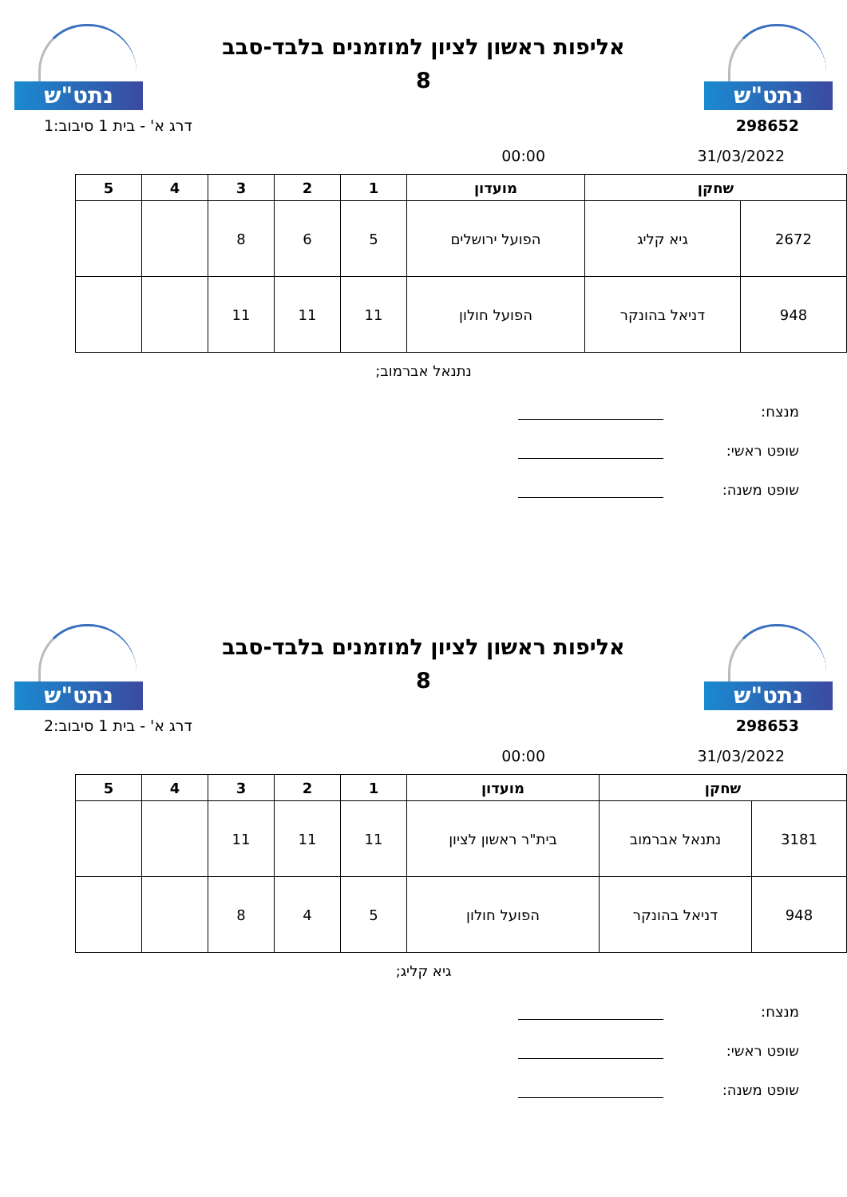נתט"ש
אליפות ראשון לציון למוזמנים בלבד-סבב
8
נתט"ש
298652 דרג א' - בית 1 סיבוב:1
31/03/2022 00:00
| שחקן | | מועדון | 1 | 2 | 3 | 4 | 5 |
| --- | --- | --- | --- | --- | --- | --- | --- |
| 2672 | גיא קליג | הפועל ירושלים | 5 | 6 | 8 | | |
| 948 | דניאל בהונקר | הפועל חולון | 11 | 11 | 11 | | |
נתנאל אברמוב;
מנצח:
שופט ראשי:
שופט משנה:
נתט"ש
אליפות ראשון לציון למוזמנים בלבד-סבב
8
נתט"ש
298653 דרג א' - בית 1 סיבוב:2
31/03/2022 00:00
| שחקן | | מועדון | 1 | 2 | 3 | 4 | 5 |
| --- | --- | --- | --- | --- | --- | --- | --- |
| 3181 | נתנאל אברמוב | בית"ר ראשון לציון | 11 | 11 | 11 | | |
| 948 | דניאל בהונקר | הפועל חולון | 5 | 4 | 8 | | |
גיא קליג;
מנצח:
שופט ראשי:
שופט משנה: